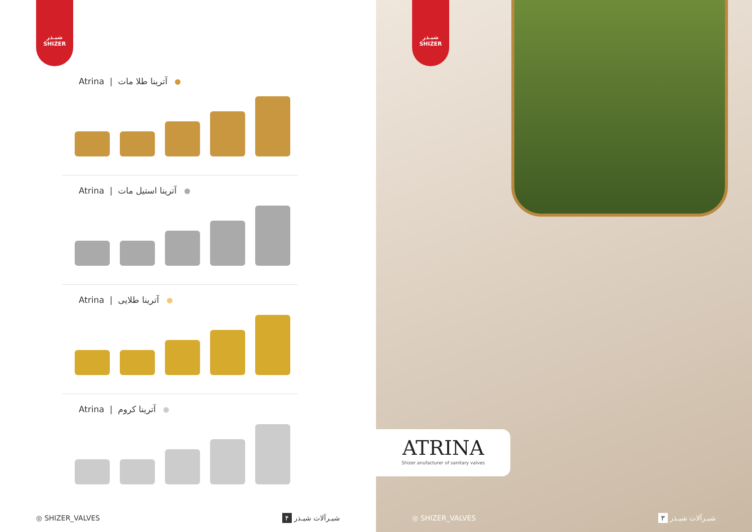شیـذر
SHIZER
Atrina | آترینا طلا مات
Atrina | آترینا استیل مات
Atrina | آترینا طلایی
Atrina | آترینا کروم
◎ SHIZER_VALVES شیـرآلات شیـذر ۴
شیـذر
SHIZER
ATRINA
Shizer anufacturer of sanitary valves
◎ SHIZER_VALVES شیـرآلات شیـذر ۳